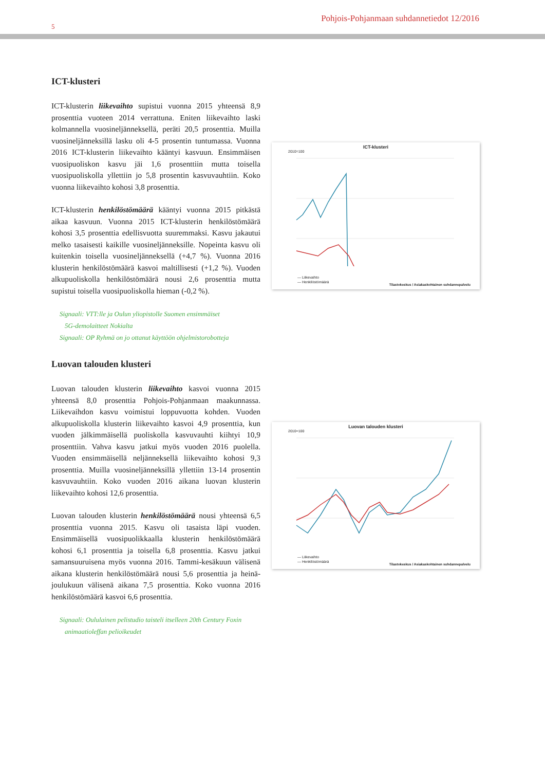5
Pohjois-Pohjanmaan suhdannetiedot 12/2016
ICT-klusteri
ICT-klusterin liikevaihto supistui vuonna 2015 yhteensä 8,9 prosenttia vuoteen 2014 verrattuna. Eniten liikevaihto laski kolmannella vuosineljänneksellä, peräti 20,5 prosenttia. Muilla vuosineljänneksillä lasku oli 4-5 prosentin tuntumassa. Vuonna 2016 ICT-klusterin liikevaihto kääntyi kasvuun. Ensimmäisen vuosipuoliskon kasvu jäi 1,6 prosenttiin mutta toisella vuosipuoliskolla yllettiin jo 5,8 prosentin kasvuvauhtiin. Koko vuonna liikevaihto kohosi 3,8 prosenttia.
ICT-klusterin henkilöstömäärä kääntyi vuonna 2015 pitkästä aikaa kasvuun. Vuonna 2015 ICT-klusterin henkilöstömäärä kohosi 3,5 prosenttia edellisvuotta suuremmaksi. Kasvu jakautui melko tasaisesti kaikille vuosineljänneksille. Nopeinta kasvu oli kuitenkin toisella vuosineljänneksellä (+4,7 %). Vuonna 2016 klusterin henkilöstömäärä kasvoi maltillisesti (+1,2 %). Vuoden alkupuoliskolla henkilöstömäärä nousi 2,6 prosenttia mutta supistui toisella vuosipuoliskolla hieman (-0,2 %).
Signaali: VTT:lle ja Oulun yliopistolle Suomen ensimmäiset
5G-demolaitteet Nokialta
Signaali: OP Ryhmä on jo ottanut käyttöön ohjelmistorobotteja
Luovan talouden klusteri
Luovan talouden klusterin liikevaihto kasvoi vuonna 2015 yhteensä 8,0 prosenttia Pohjois-Pohjanmaan maakunnassa. Liikevaihdon kasvu voimistui loppuvuotta kohden. Vuoden alkupuoliskolla klusterin liikevaihto kasvoi 4,9 prosenttia, kun vuoden jälkimmäisellä puoliskolla kasvuvauhti kiihtyi 10,9 prosenttiin. Vahva kasvu jatkui myös vuoden 2016 puolella. Vuoden ensimmäisellä neljänneksellä liikevaihto kohosi 9,3 prosenttia. Muilla vuosineljänneksillä yllettiin 13-14 prosentin kasvuvauhtiin. Koko vuoden 2016 aikana luovan klusterin liikevaihto kohosi 12,6 prosenttia.
Luovan talouden klusterin henkilöstömäärä nousi yhteensä 6,5 prosenttia vuonna 2015. Kasvu oli tasaista läpi vuoden. Ensimmäisellä vuosipuolikkaalla klusterin henkilöstömäärä kohosi 6,1 prosenttia ja toisella 6,8 prosenttia. Kasvu jatkui samansuuruisena myös vuonna 2016. Tammi-kesäkuun välisenä aikana klusterin henkilöstömäärä nousi 5,6 prosenttia ja heinä-joulukuun välisenä aikana 7,5 prosenttia. Koko vuonna 2016 henkilöstömäärä kasvoi 6,6 prosenttia.
Signaali: Oululainen pelistudio taisteli itselleen 20th Century Foxin
animaatioleffan pelioikeudet
ICT-klusteri
2010=100
— Liikevaihto
— Henkilöstömäärä
Tilastokeskus / Asiakaskohtainen suhdannepalvelu
Luovan talouden klusteri
2010=100
— Liikevaihto
— Henkilöstömäärä
Tilastokeskus / Asiakaskohtainen suhdannepalvelu